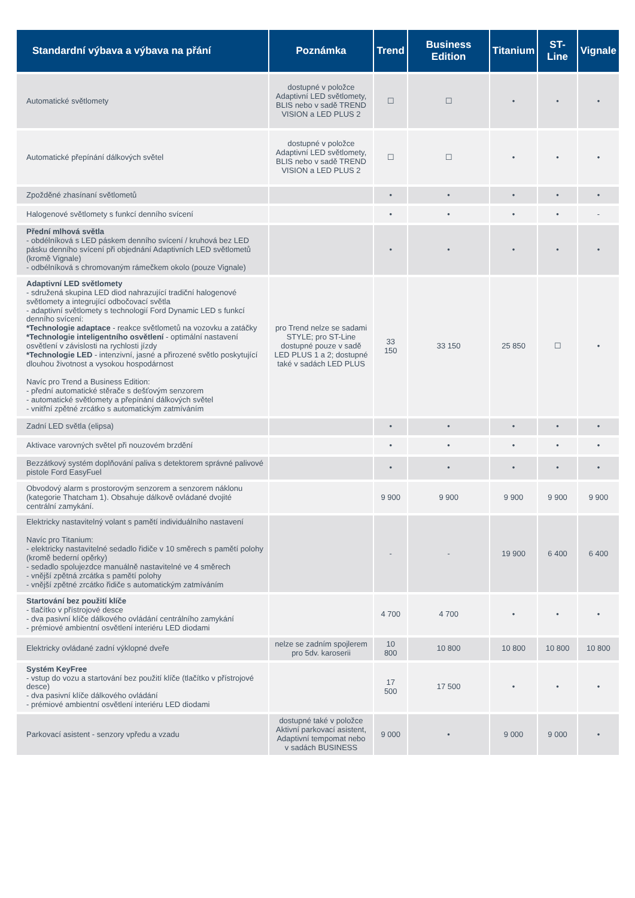| Standardní výbava a výbava na přání | Poznámka | Trend | Business Edition | Titanium | ST-Line | Vignale |
| --- | --- | --- | --- | --- | --- | --- |
| Automatické světlomety | dostupné v položce Adaptivní LED světlomety, BLIS nebo v sadě TREND VISION a LED PLUS 2 | ☐ | ☐ | • | • | • |
| Automatické přepínání dálkových světel | dostupné v položce Adaptivní LED světlomety, BLIS nebo v sadě TREND VISION a LED PLUS 2 | ☐ | ☐ | • | • | • |
| Zpožděné zhasínaní světlometů | | • | • | • | • | • |
| Halogenové světlomety s funkcí denního svícení | | • | • | • | • | - |
| Přední mlhová světla - obdélníková s LED páskem denního svícení / kruhová bez LED pásku denního svícení při objednání Adaptivních LED světlometů (kromě Vignale) - odbélníková s chromovaným rámečkem okolo (pouze Vignale) | | • | • | • | • | • |
| Adaptivní LED světlomety - sdružená skupina LED diod nahrazující tradiční halogenové světlomety a integrující odbočovací světla - adaptivní světlomety s technologií Ford Dynamic LED s funkcí denního svícení: *Technologie adaptace - reakce světlometů na vozovku a zatáčky *Technologie inteligentního osvětlení - optimální nastavení osvětlení v závislosti na rychlosti jízdy *Technologie LED - intenzivní, jasné a přirozené světlo poskytující dlouhou životnost a vysokou hospodárnost Navíc pro Trend a Business Edition: - přední automatické stěrače s dešťovým senzorem - automatické světlomety a přepínání dálkových světel - vnitřní zpětné zrcátko s automatickým zatmíváním | pro Trend nelze se sadami STYLE; pro ST-Line dostupné pouze v sadě LED PLUS 1 a 2; dostupné také v sadách LED PLUS | 33 150 | 33 150 | 25 850 | ☐ | • |
| Zadní LED světla (elipsa) | | • | • | • | • | • |
| Aktivace varovných světel při nouzovém brzdění | | • | • | • | • | • |
| Bezzátkový systém doplňování paliva s detektorem správné palivové pistole Ford EasyFuel | | • | • | • | • | • |
| Obvodový alarm s prostorovým senzorem a senzorem náklonu (kategorie Thatcham 1). Obsahuje dálkově ovládané dvojité centrální zamykání. | | 9 900 | 9 900 | 9 900 | 9 900 | 9 900 |
| Elektricky nastavitelný volant s pamětí individuálního nastavení Navíc pro Titanium: - elektricky nastavitelné sedadlo řidiče v 10 směrech s pamětí polohy (kromě bederní opěrky) - sedadlo spolujezdce manuálně nastavitelné ve 4 směrech - vnější zpětná zrcátka s pamětí polohy - vnější zpětné zrcátko řidiče s automatickým zatmíváním | | - | - | 19 900 | 6 400 | 6 400 |
| Startování bez použití klíče - tlačítko v přístrojové desce - dva pasivní klíče dálkového ovládání centrálního zamykání - prémiové ambientní osvětlení interiéru LED diodami | | 4 700 | 4 700 | • | • | • |
| Elektricky ovládané zadní výklopné dveře | nelze se zadním spojlerem pro 5dv. karoserii | 10 800 | 10 800 | 10 800 | 10 800 | 10 800 |
| Systém KeyFree - vstup do vozu a startování bez použití klíče (tlačítko v přístrojové desce) - dva pasivní klíče dálkového ovládání - prémiové ambientní osvětlení interiéru LED diodami | | 17 500 | 17 500 | • | • | • |
| Parkovací asistent - senzory vpředu a vzadu | dostupné také v položce Aktivní parkovací asistent, Adaptivní tempomat nebo v sadách BUSINESS | 9 000 | • | 9 000 | 9 000 | • |